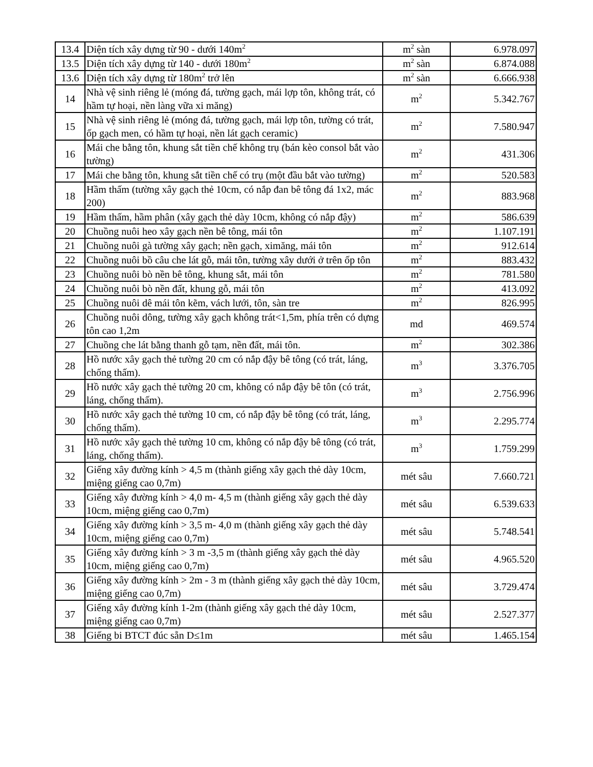| 13.4 | Diện tích xây dựng từ 90 - dưới 140m<sup>2</sup> | m<sup>2</sup> sàn | 6.978.097 |
| 13.5 | Diện tích xây dựng từ 140 - dưới 180m<sup>2</sup> | m<sup>2</sup> sàn | 6.874.088 |
| 13.6 | Diện tích xây dựng từ 180m<sup>2</sup> trở lên | m<sup>2</sup> sàn | 6.666.938 |
| 14 | Nhà vệ sinh riêng lẻ (móng đá, tường gạch, mái lợp tôn, không trát, có hầm tự hoại, nền làng vữa xi măng) | m<sup>2</sup> | 5.342.767 |
| 15 | Nhà vệ sinh riêng lẻ (móng đá, tường gạch, mái lợp tôn, tường có trát, ốp gạch men, có hầm tự hoại, nền lát gạch ceramic) | m<sup>2</sup> | 7.580.947 |
| 16 | Mái che bằng tôn, khung sắt tiền chế không trụ (bán kèo consol bắt vào tường) | m<sup>2</sup> | 431.306 |
| 17 | Mái che bằng tôn, khung sắt tiền chế có trụ (một đầu bắt vào tường) | m<sup>2</sup> | 520.583 |
| 18 | Hầm thấm (tường xây gạch thẻ 10cm, có nắp đan bê tông đá 1x2, mác 200) | m<sup>2</sup> | 883.968 |
| 19 | Hầm thấm, hầm phân (xây gạch thẻ dày 10cm, không có nắp đậy) | m<sup>2</sup> | 586.639 |
| 20 | Chuồng nuôi heo xây gạch nền bê tông, mái tôn | m<sup>2</sup> | 1.107.191 |
| 21 | Chuồng nuôi gà tường xây gạch; nền gạch, ximăng, mái tôn | m<sup>2</sup> | 912.614 |
| 22 | Chuồng nuôi bồ câu che lát gỗ, mái tôn, tường xây dưới ở trên ốp tôn | m<sup>2</sup> | 883.432 |
| 23 | Chuồng nuôi bò nền bê tông, khung sắt, mái tôn | m<sup>2</sup> | 781.580 |
| 24 | Chuồng nuôi bò nền đất, khung gỗ, mái tôn | m<sup>2</sup> | 413.092 |
| 25 | Chuồng nuôi dê mái tôn kẽm, vách lưới, tôn, sàn tre | m<sup>2</sup> | 826.995 |
| 26 | Chuồng nuôi dông, tường xây gạch không trát<1,5m, phía trên có dựng tôn cao 1,2m | md | 469.574 |
| 27 | Chuồng che lát bằng thanh gỗ tạm, nền đất, mái tôn. | m<sup>2</sup> | 302.386 |
| 28 | Hồ nước xây gạch thẻ tường 20 cm có nắp đậy bê tông (có trát, láng, chống thấm). | m<sup>3</sup> | 3.376.705 |
| 29 | Hồ nước xây gạch thẻ tường 20 cm, không có nắp đậy bê tôn (có trát, láng, chống thấm). | m<sup>3</sup> | 2.756.996 |
| 30 | Hồ nước xây gạch thẻ tường 10 cm, có nắp đậy bê tông (có trát, láng, chống thấm). | m<sup>3</sup> | 2.295.774 |
| 31 | Hồ nước xây gạch thẻ tường 10 cm, không có nắp đậy bê tông (có trát, láng, chống thấm). | m<sup>3</sup> | 1.759.299 |
| 32 | Giếng xây đường kính > 4,5 m (thành giếng xây gạch thẻ dày 10cm, miệng giếng cao 0,7m) | mét sâu | 7.660.721 |
| 33 | Giếng xây đường kính > 4,0 m- 4,5 m (thành giếng xây gạch thẻ dày 10cm, miệng giếng cao 0,7m) | mét sâu | 6.539.633 |
| 34 | Giếng xây đường kính > 3,5 m- 4,0 m (thành giếng xây gạch thẻ dày 10cm, miệng giếng cao 0,7m) | mét sâu | 5.748.541 |
| 35 | Giếng xây đường kính > 3 m -3,5 m (thành giếng xây gạch thẻ dày 10cm, miệng giếng cao 0,7m) | mét sâu | 4.965.520 |
| 36 | Giếng xây đường kính > 2m - 3 m (thành giếng xây gạch thẻ dày 10cm, miệng giếng cao 0,7m) | mét sâu | 3.729.474 |
| 37 | Giếng xây đường kính 1-2m (thành giếng xây gạch thẻ dày 10cm, miệng giếng cao 0,7m) | mét sâu | 2.527.377 |
| 38 | Giếng bi BTCT đúc sẵn D≤1m | mét sâu | 1.465.154 |